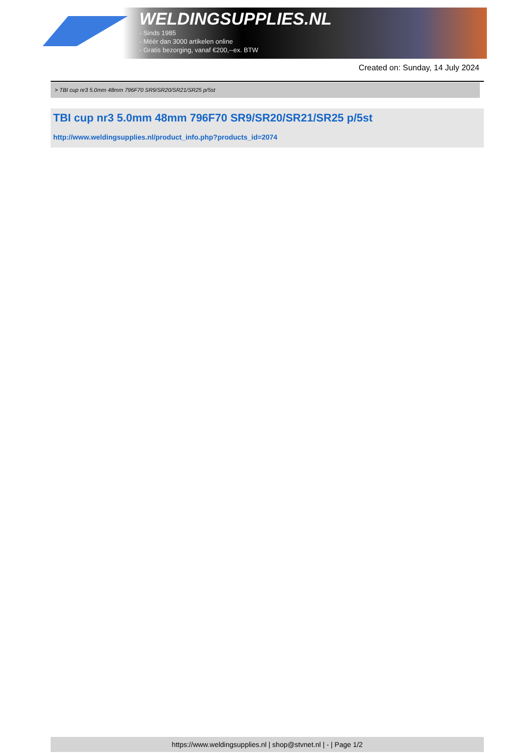WELDINGSUPPLIES.NL
- Sinds 1985
- Méér dan 3000 artikelen online
- Gratis bezorging, vanaf €200,--ex. BTW
Created on: Sunday, 14 July 2024
> TBI cup nr3 5.0mm 48mm 796F70 SR9/SR20/SR21/SR25 p/5st
TBI cup nr3 5.0mm 48mm 796F70 SR9/SR20/SR21/SR25 p/5st
http://www.weldingsupplies.nl/product_info.php?products_id=2074
https://www.weldingsupplies.nl | shop@stvnet.nl | - | Page 1/2